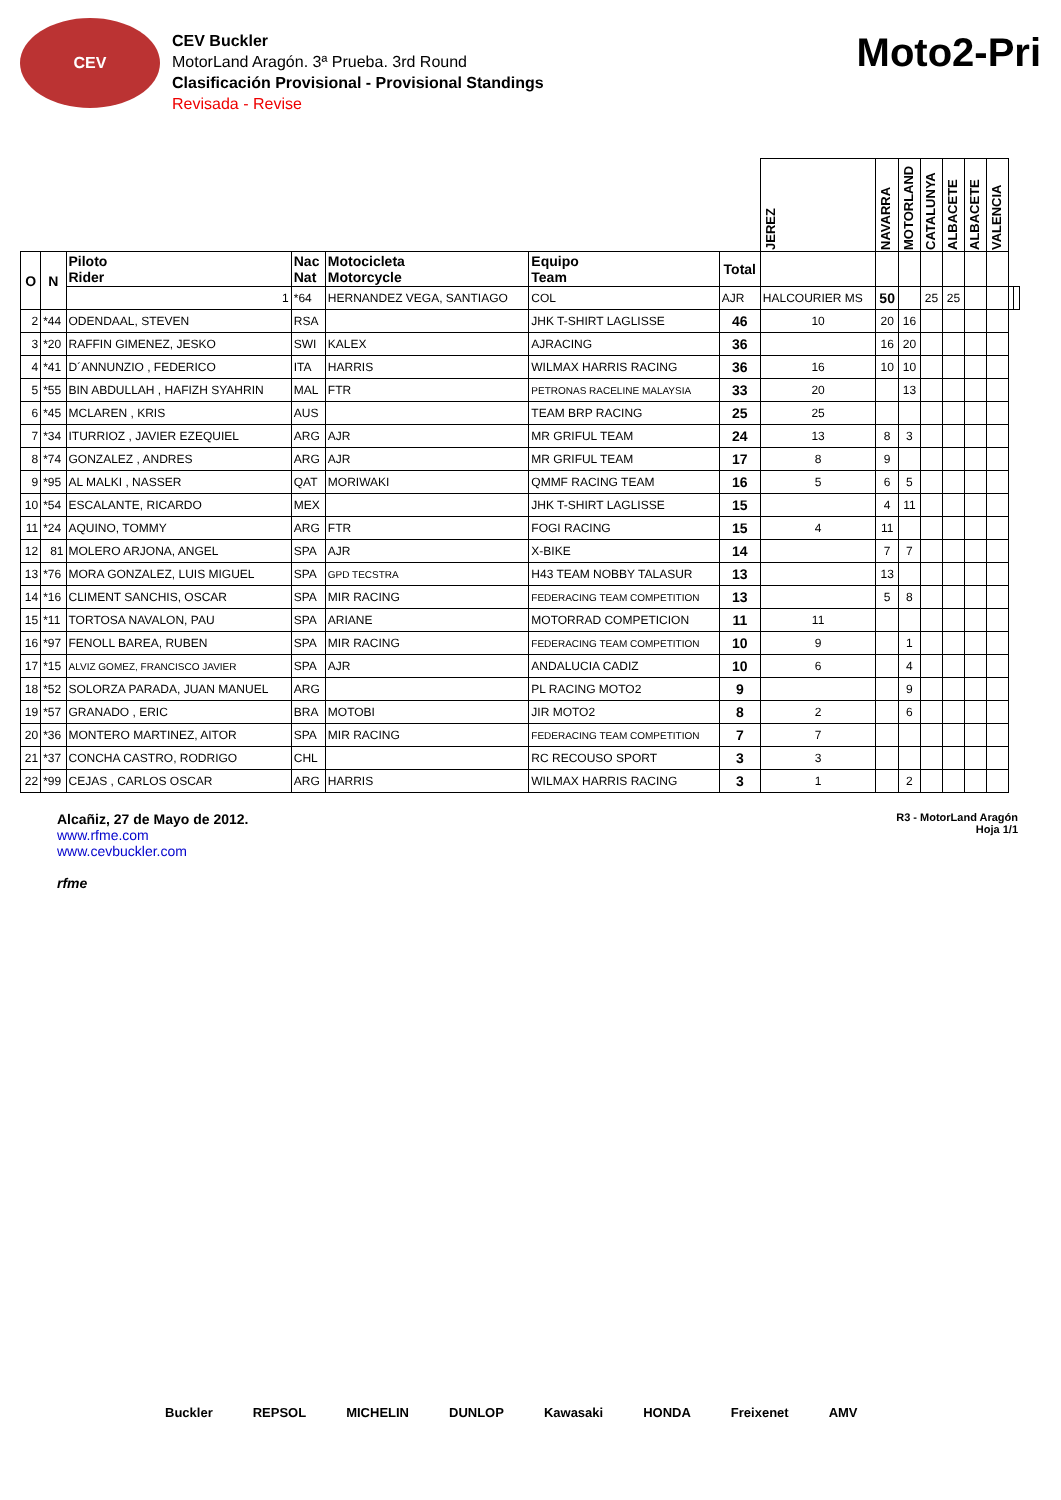CEV
CEV Buckler
MotorLand Aragón. 3ª Prueba. 3rd Round
Clasificación Provisional - Provisional Standings
Revisada - Revise
Moto2-Pri
| | | | | | | | JEREZ | NAVARRA | MOTORLAND | CATALUNYA | ALBACETE | ALBACETE | VALENCIA | | |
| --- | --- | --- | --- | --- | --- | --- | --- | --- | --- | --- | --- | --- | --- | --- | --- |
| O | N | Piloto Rider | Nac Nat | Motocicleta Motorcycle | Equipo Team | Total | | | | | | | | | |
| | | 1 | *64 | HERNANDEZ VEGA, SANTIAGO | COL | AJR | HALCOURIER MS | 50 | | 25 | 25 | | | | |
| 2 | *44 | ODENDAAL, STEVEN | RSA | | JHK T-SHIRT LAGLISSE | 46 | 10 | 20 | 16 | | | | | | |
| 3 | *20 | RAFFIN GIMENEZ, JESKO | SWI | KALEX | AJRACING | 36 | | 16 | 20 | | | | | | |
| 4 | *41 | D´ANNUNZIO , FEDERICO | ITA | HARRIS | WILMAX HARRIS RACING | 36 | 16 | 10 | 10 | | | | | | |
| 5 | *55 | BIN ABDULLAH , HAFIZH SYAHRIN | MAL | FTR | PETRONAS RACELINE MALAYSIA | 33 | 20 | | 13 | | | | | | |
| 6 | *45 | MCLAREN , KRIS | AUS | | TEAM BRP RACING | 25 | 25 | | | | | | | | |
| 7 | *34 | ITURRIOZ , JAVIER EZEQUIEL | ARG | AJR | MR GRIFUL TEAM | 24 | 13 | 8 | 3 | | | | | | |
| 8 | *74 | GONZALEZ , ANDRES | ARG | AJR | MR GRIFUL TEAM | 17 | 8 | 9 | | | | | | | |
| 9 | *95 | AL MALKI , NASSER | QAT | MORIWAKI | QMMF RACING TEAM | 16 | 5 | 6 | 5 | | | | | | |
| 10 | *54 | ESCALANTE, RICARDO | MEX | | JHK T-SHIRT LAGLISSE | 15 | | 4 | 11 | | | | | | |
| 11 | *24 | AQUINO, TOMMY | ARG | FTR | FOGI RACING | 15 | 4 | 11 | | | | | | | |
| 12 | 81 | MOLERO ARJONA, ANGEL | SPA | AJR | X-BIKE | 14 | | 7 | 7 | | | | | | |
| 13 | *76 | MORA GONZALEZ, LUIS MIGUEL | SPA | GPD TECSTRA | H43 TEAM NOBBY TALASUR | 13 | | 13 | | | | | | | |
| 14 | *16 | CLIMENT SANCHIS, OSCAR | SPA | MIR RACING | FEDERACING TEAM COMPETITION | 13 | | 5 | 8 | | | | | | |
| 15 | *11 | TORTOSA NAVALON, PAU | SPA | ARIANE | MOTORRAD COMPETICION | 11 | 11 | | | | | | | | |
| 16 | *97 | FENOLL BAREA, RUBEN | SPA | MIR RACING | FEDERACING TEAM COMPETITION | 10 | 9 | | 1 | | | | | | |
| 17 | *15 | ALVIZ GOMEZ, FRANCISCO JAVIER | SPA | AJR | ANDALUCIA CADIZ | 10 | 6 | | 4 | | | | | | |
| 18 | *52 | SOLORZA PARADA, JUAN MANUEL | ARG | | PL RACING MOTO2 | 9 | | | 9 | | | | | | |
| 19 | *57 | GRANADO , ERIC | BRA | MOTOBI | JIR MOTO2 | 8 | 2 | | 6 | | | | | | |
| 20 | *36 | MONTERO MARTINEZ, AITOR | SPA | MIR RACING | FEDERACING TEAM COMPETITION | 7 | 7 | | | | | | | | |
| 21 | *37 | CONCHA CASTRO, RODRIGO | CHL | | RC RECOUSO SPORT | 3 | 3 | | | | | | | | |
| 22 | *99 | CEJAS , CARLOS OSCAR | ARG | HARRIS | WILMAX HARRIS RACING | 3 | 1 | | 2 | | | | | | |
Alcañiz, 27 de Mayo de 2012.
www.rfme.com
www.cevbuckler.com
rfme
R3 - MotorLand Aragón
Hoja 1/1
Buckler REPSOL MICHELIN DUNLOP Kawasaki HONDA Freixenet AMV